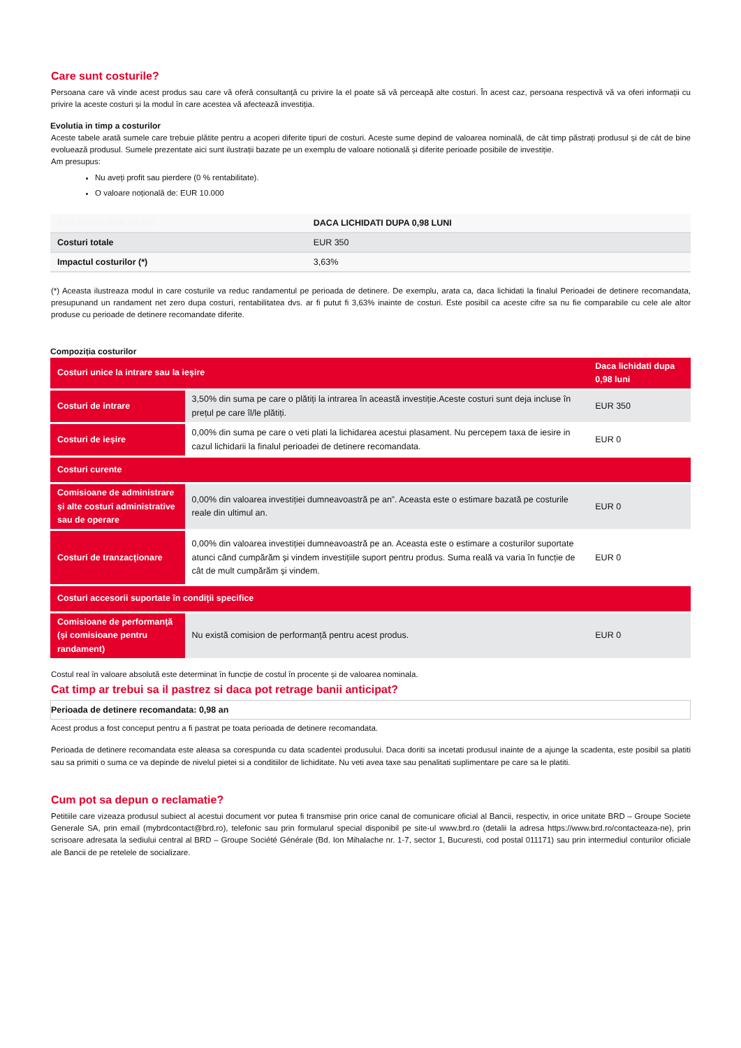Care sunt costurile?
Persoana care vă vinde acest produs sau care vă oferă consultanță cu privire la el poate să vă perceapă alte costuri. În acest caz, persoana respectivă vă va oferi informații cu privire la aceste costuri și la modul în care acestea vă afectează investiția.
Evolutia in timp a costurilor
Aceste tabele arată sumele care trebuie plătite pentru a acoperi diferite tipuri de costuri. Aceste sume depind de valoarea nominală, de cât timp păstrați produsul și de cât de bine evoluează produsul. Sumele prezentate aici sunt ilustrații bazate pe un exemplu de valoare notională și diferite perioade posibile de investiție.
Am presupus:
Nu aveți profit sau pierdere (0 % rentabilitate).
O valoare noțională de: EUR 10.000
| INVESTITIE EUR 10 000 | DACA LICHIDATI DUPA 0,98 LUNI |
| --- | --- |
| Costuri totale | EUR 350 |
| Impactul costurilor (*) | 3,63% |
(*) Aceasta ilustreaza modul in care costurile va reduc randamentul pe perioada de detinere. De exemplu, arata ca, daca lichidati la finalul Perioadei de detinere recomandata, presupunand un randament net zero dupa costuri, rentabilitatea dvs. ar fi putut fi 3,63% inainte de costuri. Este posibil ca aceste cifre sa nu fie comparabile cu cele ale altor produse cu perioade de detinere recomandate diferite.
Compoziția costurilor
| Costuri unice la intrare sau la ieșire | | Daca lichidati dupa 0,98 luni |
| Costuri de intrare | 3,50% din suma pe care o plătiți la intrarea în această investiție.Aceste costuri sunt deja incluse în prețul pe care îl/le plătiți. | EUR 350 |
| Costuri de ieșire | 0,00% din suma pe care o veti plati la lichidarea acestui plasament. Nu percepem taxa de iesire in cazul lichidarii la finalul perioadei de detinere recomandata. | EUR 0 |
| Costuri curente | | |
| Comisioane de administrare și alte costuri administrative sau de operare | 0,00% din valoarea investiției dumneavoastră pe an”. Aceasta este o estimare bazată pe costurile reale din ultimul an. | EUR 0 |
| Costuri de tranzacționare | 0,00% din valoarea investiției dumneavoastră pe an. Aceasta este o estimare a costurilor suportate atunci când cumpărăm și vindem investițiile suport pentru produs. Suma reală va varia în funcție de cât de mult cumpărăm și vindem. | EUR 0 |
| Costuri accesorii suportate în condiții specifice | | |
| Comisioane de performanță (și comisioane pentru randament) | Nu există comision de performanță pentru acest produs. | EUR 0 |
Costul real în valoare absolută este determinat în funcție de costul în procente și de valoarea nominala.
Cat timp ar trebui sa il pastrez si daca pot retrage banii anticipat?
Perioada de detinere recomandata: 0,98 an
Acest produs a fost conceput pentru a fi pastrat pe toata perioada de detinere recomandata.
Perioada de detinere recomandata este aleasa sa corespunda cu data scadentei produsului. Daca doriti sa incetati produsul inainte de a ajunge la scadenta, este posibil sa platiti sau sa primiti o suma ce va depinde de nivelul pietei si a conditiilor de lichiditate. Nu veti avea taxe sau penalitati suplimentare pe care sa le platiti.
Cum pot sa depun o reclamatie?
Petitiile care vizeaza produsul subiect al acestui document vor putea fi transmise prin orice canal de comunicare oficial al Bancii, respectiv, in orice unitate BRD – Groupe Societe Generale SA, prin email (mybrdcontact@brd.ro), telefonic sau prin formularul special disponibil pe site-ul www.brd.ro (detalii la adresa https://www.brd.ro/contacteaza-ne), prin scrisoare adresata la sediului central al BRD – Groupe Société Générale (Bd. Ion Mihalache nr. 1-7, sector 1, Bucuresti, cod postal 011171) sau prin intermediul conturilor oficiale ale Bancii de pe retelele de socializare.